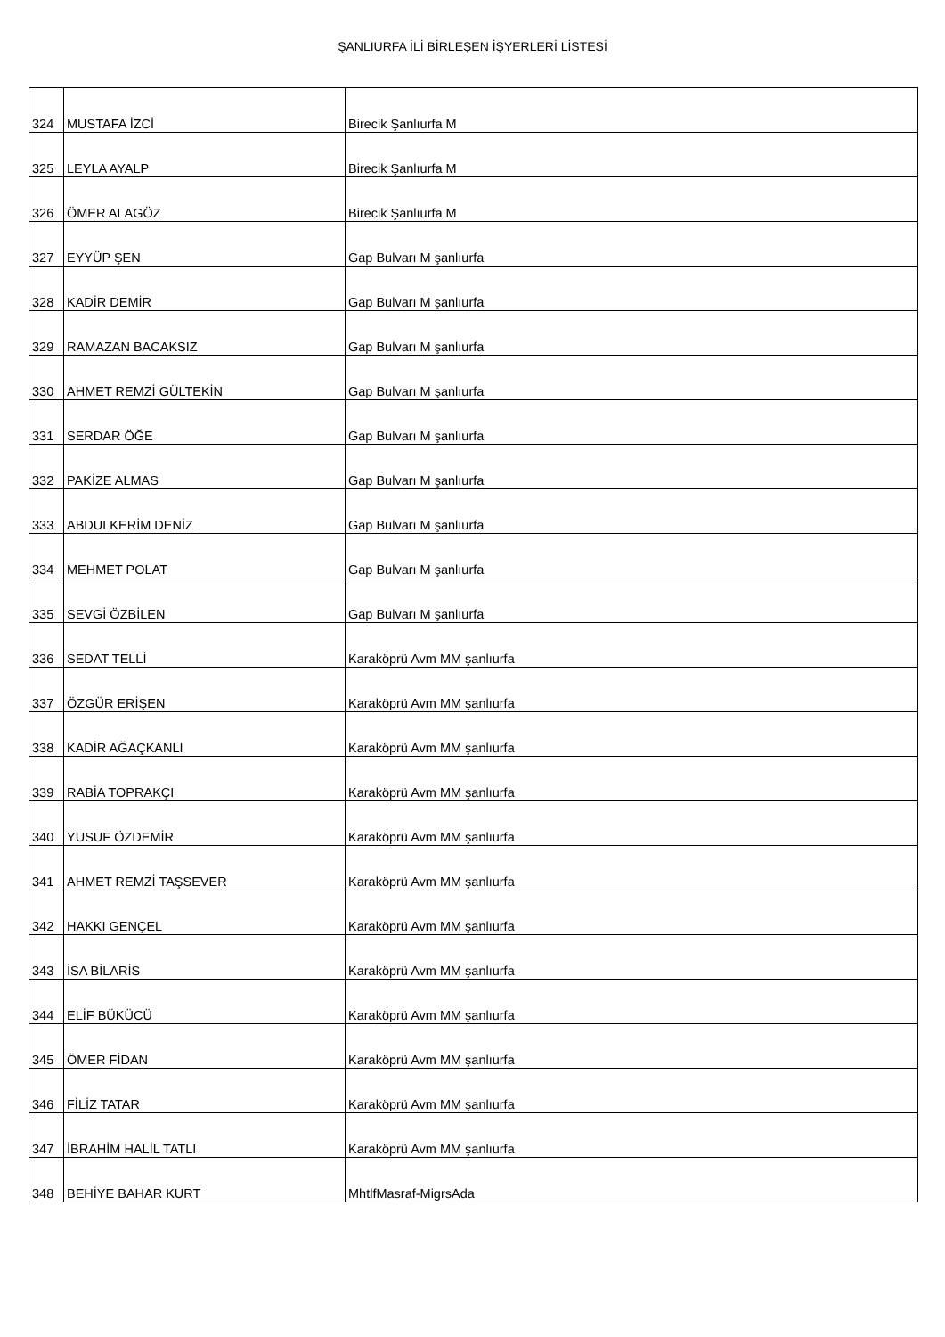ŞANLIURFA İLİ BİRLEŞEN İŞYERLERİ LİSTESİ
| 324 | MUSTAFA İZCİ | Birecik Şanlıurfa M |
| 325 | LEYLA AYALP | Birecik Şanlıurfa M |
| 326 | ÖMER ALAGÖZ | Birecik Şanlıurfa M |
| 327 | EYYÜP ŞEN | Gap Bulvarı M şanlıurfa |
| 328 | KADİR DEMİR | Gap Bulvarı M şanlıurfa |
| 329 | RAMAZAN BACAKSIZ | Gap Bulvarı M şanlıurfa |
| 330 | AHMET REMZİ GÜLTEKİN | Gap Bulvarı M şanlıurfa |
| 331 | SERDAR ÖĞE | Gap Bulvarı M şanlıurfa |
| 332 | PAKİZE ALMAS | Gap Bulvarı M şanlıurfa |
| 333 | ABDULKERİM DENİZ | Gap Bulvarı M şanlıurfa |
| 334 | MEHMET POLAT | Gap Bulvarı M şanlıurfa |
| 335 | SEVGİ ÖZBİLEN | Gap Bulvarı M şanlıurfa |
| 336 | SEDAT TELLİ | Karaköprü Avm MM şanlıurfa |
| 337 | ÖZGÜR ERİŞEN | Karaköprü Avm MM şanlıurfa |
| 338 | KADİR AĞAÇKANLI | Karaköprü Avm MM şanlıurfa |
| 339 | RABİA TOPRAKÇI | Karaköprü Avm MM şanlıurfa |
| 340 | YUSUF ÖZDEMİR | Karaköprü Avm MM şanlıurfa |
| 341 | AHMET REMZİ TAŞSEVER | Karaköprü Avm MM şanlıurfa |
| 342 | HAKKI GENÇEL | Karaköprü Avm MM şanlıurfa |
| 343 | İSA BİLARİS | Karaköprü Avm MM şanlıurfa |
| 344 | ELİF BÜKÜCÜ | Karaköprü Avm MM şanlıurfa |
| 345 | ÖMER FİDAN | Karaköprü Avm MM şanlıurfa |
| 346 | FİLİZ TATAR | Karaköprü Avm MM şanlıurfa |
| 347 | İBRAHİM HALİL TATLI | Karaköprü Avm MM şanlıurfa |
| 348 | BEHİYE BAHAR KURT | MhtlfMasraf-MigrsAda |